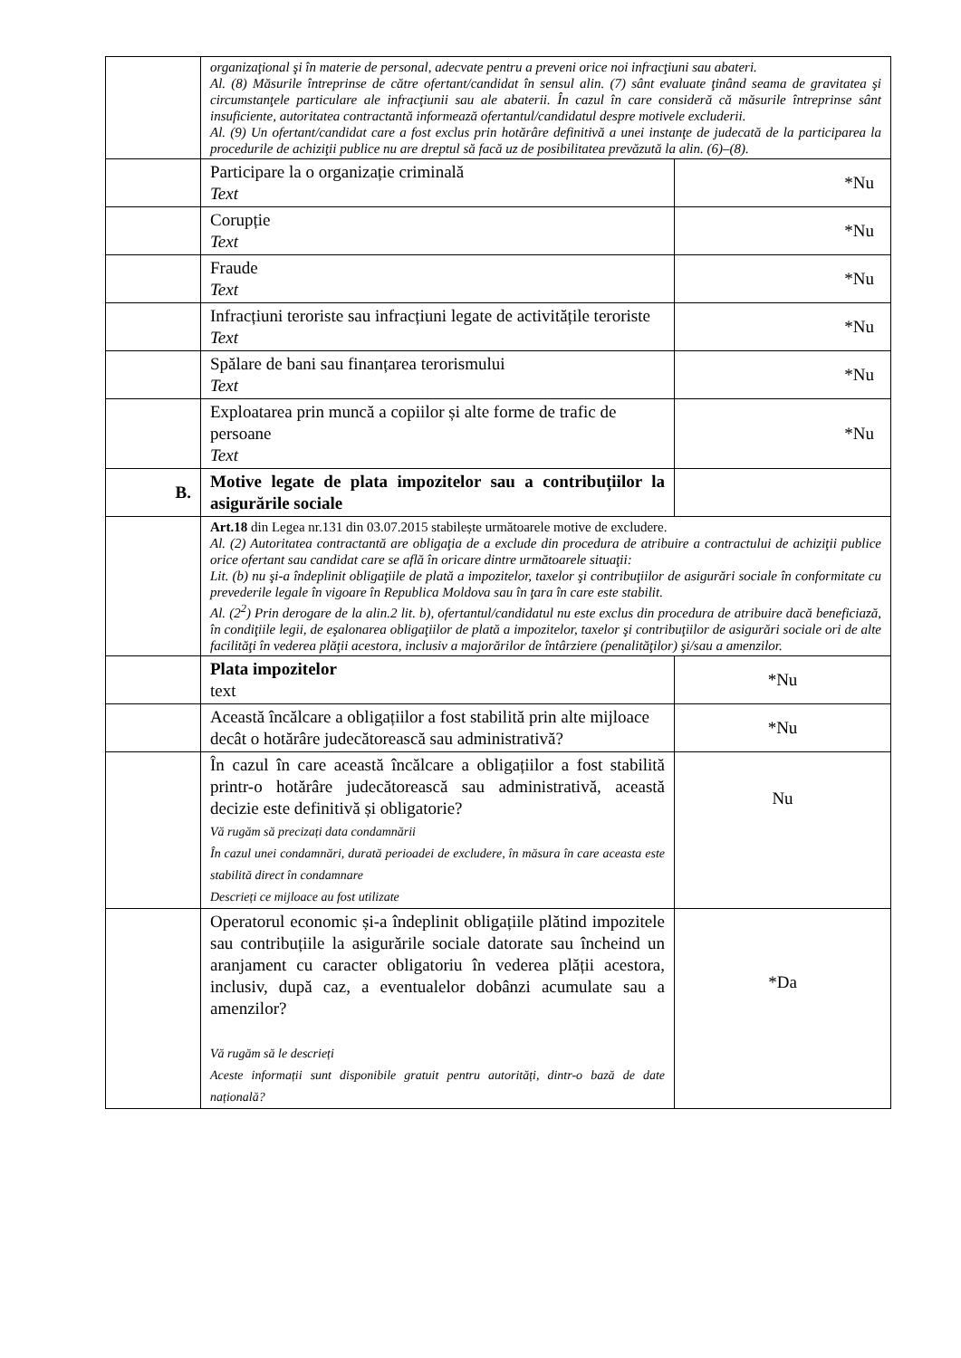| | organizaţional şi în materie de personal, adecvate pentru a preveni orice noi infracţiuni sau abateri. Al. (8) Măsurile întreprinse de către ofertant/candidat în sensul alin. (7) sânt evaluate ţinând seama de gravitatea şi circumstanţele particulare ale infracţiunii sau ale abaterii. În cazul în care consideră că măsurile întreprinse sânt insuficiente, autoritatea contractantă informează ofertantul/candidatul despre motivele excluderii. Al. (9) Un ofertant/candidat care a fost exclus prin hotărâre definitivă a unei instanţe de judecată de la participarea la procedurile de achiziţii publice nu are dreptul să facă uz de posibilitatea prevăzută la alin. (6)–(8). | |
| | Participare la o organizație criminală Text | *Nu |
| | Corupție Text | *Nu |
| | Fraude Text | *Nu |
| | Infracțiuni teroriste sau infracțiuni legate de activitățile teroriste Text | *Nu |
| | Spălare de bani sau finanțarea terorismului Text | *Nu |
| | Exploatarea prin muncă a copiilor și alte forme de trafic de persoane Text | *Nu |
| B. | Motive legate de plata impozitelor sau a contribuțiilor la asigurările sociale | |
| | Art.18 din Legea nr.131 din 03.07.2015 stabilește următoarele motive de excludere. Al. (2) Autoritatea contractantă are obligaţia de a exclude din procedura de atribuire a contractului de achiziţii publice orice ofertant sau candidat care se află în oricare dintre următoarele situaţii: Lit. (b) nu şi-a îndeplinit obligaţiile de plată a impozitelor, taxelor şi contribuţiilor de asigurări sociale în conformitate cu prevederile legale în vigoare în Republica Moldova sau în ţara în care este stabilit. Al. (2<sup>2</sup>) Prin derogare de la alin.2 lit. b), ofertantul/candidatul nu este exclus din procedura de atribuire dacă beneficiază, în condiţiile legii, de eşalonarea obligaţiilor de plată a impozitelor, taxelor şi contribuţiilor de asigurări sociale ori de alte facilităţi în vederea plăţii acestora, inclusiv a majorărilor de întârziere (penalităţilor) şi/sau a amenzilor. | |
| | Plata impozitelor text | *Nu |
| | Această încălcare a obligațiilor a fost stabilită prin alte mijloace decât o hotărâre judecătorească sau administrativă? | *Nu |
| | În cazul în care această încălcare a obligațiilor a fost stabilită printr-o hotărâre judecătorească sau administrativă, această decizie este definitivă și obligatorie? Vă rugăm să precizați data condamnării În cazul unei condamnări, durată perioadei de excludere, în măsura în care aceasta este stabilită direct în condamnare Descrieți ce mijloace au fost utilizate | Nu |
| | Operatorul economic și-a îndeplinit obligațiile plătind impozitele sau contribuțiile la asigurările sociale datorate sau încheind un aranjament cu caracter obligatoriu în vederea plății acestora, inclusiv, după caz, a eventualelor dobânzi acumulate sau a amenzilor? Vă rugăm să le descrieți Aceste informații sunt disponibile gratuit pentru autorități, dintr-o bază de date națională? | *Da |